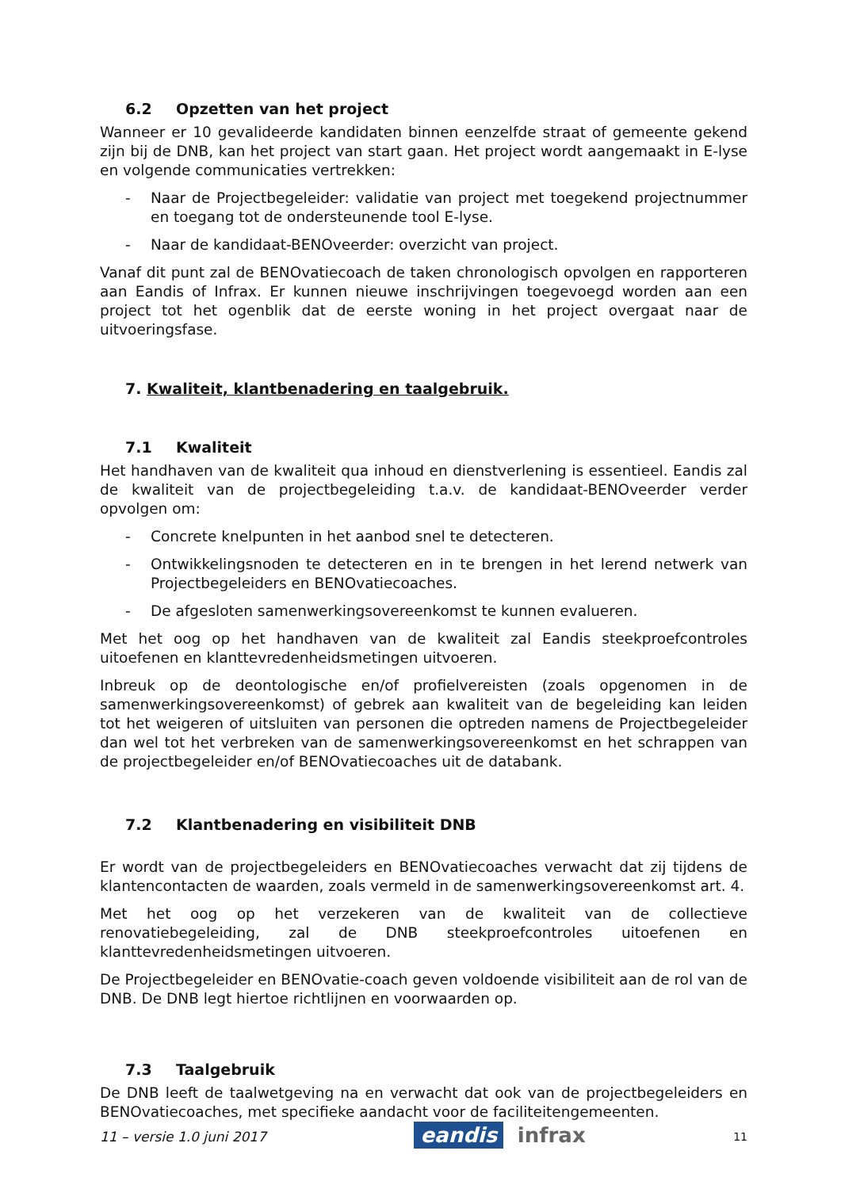6.2 Opzetten van het project
Wanneer er 10 gevalideerde kandidaten binnen eenzelfde straat of gemeente gekend zijn bij de DNB, kan het project van start gaan. Het project wordt aangemaakt in E-lyse en volgende communicaties vertrekken:
- Naar de Projectbegeleider: validatie van project met toegekend projectnummer en toegang tot de ondersteunende tool E-lyse.
- Naar de kandidaat-BENOveerder: overzicht van project.
Vanaf dit punt zal de BENOvatiecoach de taken chronologisch opvolgen en rapporteren aan Eandis of Infrax. Er kunnen nieuwe inschrijvingen toegevoegd worden aan een project tot het ogenblik dat de eerste woning in het project overgaat naar de uitvoeringsfase.
7. Kwaliteit, klantbenadering en taalgebruik.
7.1 Kwaliteit
Het handhaven van de kwaliteit qua inhoud en dienstverlening is essentieel. Eandis zal de kwaliteit van de projectbegeleiding t.a.v. de kandidaat-BENOveerder verder opvolgen om:
- Concrete knelpunten in het aanbod snel te detecteren.
- Ontwikkelingsnoden te detecteren en in te brengen in het lerend netwerk van Projectbegeleiders en BENOvatiecoaches.
- De afgesloten samenwerkingsovereenkomst te kunnen evalueren.
Met het oog op het handhaven van de kwaliteit zal Eandis steekproefcontroles uitoefenen en klanttevredenheidsmetingen uitvoeren.
Inbreuk op de deontologische en/of profielvereisten (zoals opgenomen in de samenwerkingsovereenkomst) of gebrek aan kwaliteit van de begeleiding kan leiden tot het weigeren of uitsluiten van personen die optreden namens de Projectbegeleider dan wel tot het verbreken van de samenwerkingsovereenkomst en het schrappen van de projectbegeleider en/of BENOvatiecoaches uit de databank.
7.2 Klantbenadering en visibiliteit DNB
Er wordt van de projectbegeleiders en BENOvatiecoaches verwacht dat zij tijdens de klantencontacten de waarden, zoals vermeld in de samenwerkingsovereenkomst art. 4.
Met het oog op het verzekeren van de kwaliteit van de collectieve renovatiebegeleiding, zal de DNB steekproefcontroles uitoefenen en klanttevredenheidsmetingen uitvoeren.
De Projectbegeleider en BENOvatie-coach geven voldoende visibiliteit aan de rol van de DNB. De DNB legt hiertoe richtlijnen en voorwaarden op.
7.3 Taalgebruik
De DNB leeft de taalwetgeving na en verwacht dat ook van de projectbegeleiders en BENOvatiecoaches, met specifieke aandacht voor de faciliteitengemeenten.
11 – versie 1.0 juni 2017 eandis infrax 11